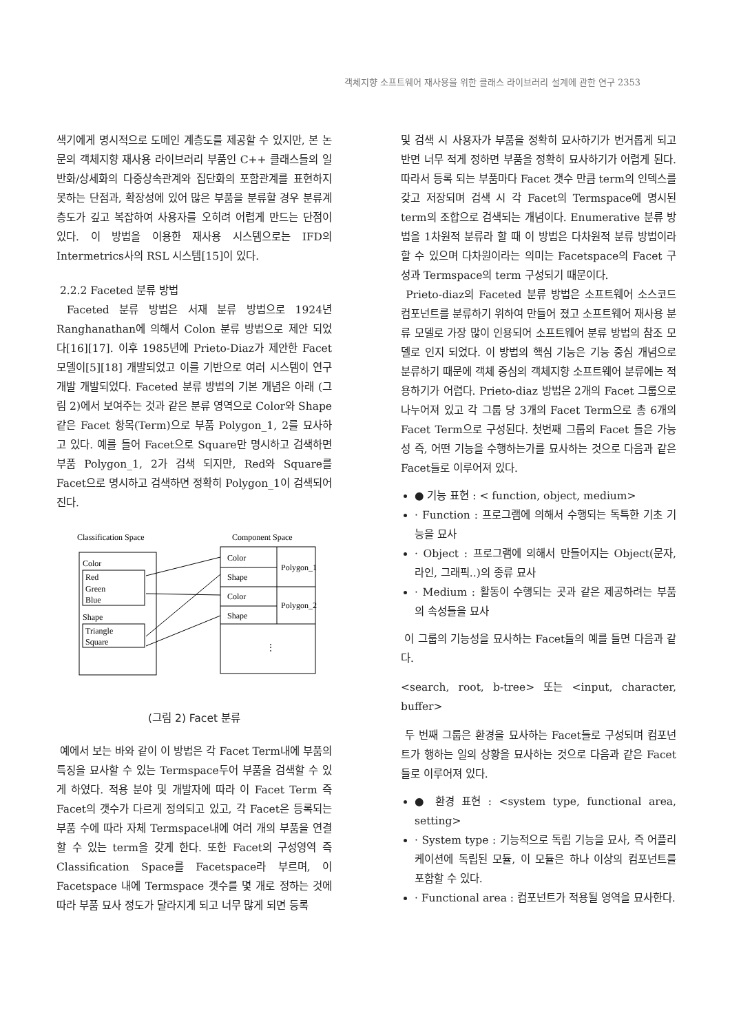객체지향 소프트웨어 재사용을 위한 클래스 라이브러리 설계에 관한 연구 2353
색기에게 명시적으로 도메인 계층도를 제공할 수 있지만, 본 논문의 객체지향 재사용 라이브러리 부품인 C++ 클래스들의 일반화/상세화의 다중상속관계와 집단화의 포함관계를 표현하지 못하는 단점과, 확장성에 있어 많은 부품을 분류할 경우 분류계층도가 깊고 복잡하여 사용자를 오히려 어렵게 만드는 단점이 있다. 이 방법을 이용한 재사용 시스템으로는 IFD의 Intermetrics사의 RSL 시스템[15]이 있다.
2.2.2 Faceted 분류 방법
Faceted 분류 방법은 서재 분류 방법으로 1924년 Ranghanathan에 의해서 Colon 분류 방법으로 제안 되었다[16][17]. 이후 1985년에 Prieto-Diaz가 제안한 Facet 모델이[5][18] 개발되었고 이를 기반으로 여러 시스템이 연구 개발 개발되었다. Faceted 분류 방법의 기본 개념은 아래 (그림 2)에서 보여주는 것과 같은 분류 영역으로 Color와 Shape 같은 Facet 항목(Term)으로 부품 Polygon_1, 2를 묘사하고 있다. 예를 들어 Facet으로 Square만 명시하고 검색하면 부품 Polygon_1, 2가 검색 되지만, Red와 Square를 Facet으로 명시하고 검색하면 정확히 Polygon_1이 검색되어 진다.
Classification Space
Component Space
Color
Red
Green
Blue
Shape
Triangle
Square
Color
Shape
Color
Shape
Polygon_1
Polygon_2
⋮
(그림 2) Facet 분류
예에서 보는 바와 같이 이 방법은 각 Facet Term내에 부품의 특징을 묘사할 수 있는 Termspace두어 부품을 검색할 수 있게 하였다. 적용 분야 및 개발자에 따라 이 Facet Term 즉 Facet의 갯수가 다르게 정의되고 있고, 각 Facet은 등록되는 부품 수에 따라 자체 Termspace내에 여러 개의 부품을 연결할 수 있는 term을 갖게 한다. 또한 Facet의 구성영역 즉 Classification Space를 Facetspace라 부르며, 이 Facetspace 내에 Termspace 갯수를 몇 개로 정하는 것에 따라 부품 묘사 정도가 달라지게 되고 너무 많게 되면 등록
및 검색 시 사용자가 부품을 정확히 묘사하기가 번거롭게 되고 반면 너무 적게 정하면 부품을 정확히 묘사하기가 어렵게 된다. 따라서 등록 되는 부품마다 Facet 갯수 만큼 term의 인덱스를 갖고 저장되며 검색 시 각 Facet의 Termspace에 명시된 term의 조합으로 검색되는 개념이다. Enumerative 분류 방법을 1차원적 분류라 할 때 이 방법은 다차원적 분류 방법이라 할 수 있으며 다차원이라는 의미는 Facetspace의 Facet 구성과 Termspace의 term 구성되기 때문이다.
Prieto-diaz의 Faceted 분류 방법은 소프트웨어 소스코드 컴포넌트를 분류하기 위하여 만들어 졌고 소프트웨어 재사용 분류 모델로 가장 많이 인용되어 소프트웨어 분류 방법의 참조 모델로 인지 되었다. 이 방법의 핵심 기능은 기능 중심 개념으로 분류하기 때문에 객체 중심의 객체지향 소프트웨어 분류에는 적용하기가 어렵다. Prieto-diaz 방법은 2개의 Facet 그룹으로 나누어져 있고 각 그룹 당 3개의 Facet Term으로 총 6개의 Facet Term으로 구성된다. 첫번째 그룹의 Facet 들은 가능성 즉, 어떤 기능을 수행하는가를 묘사하는 것으로 다음과 같은 Facet들로 이루어져 있다.
● 기능 표현 : < function, object, medium>
· Function : 프로그램에 의해서 수행되는 독특한 기초 기능을 묘사
· Object : 프로그램에 의해서 만들어지는 Object(문자, 라인, 그래픽..)의 종류 묘사
· Medium : 활동이 수행되는 곳과 같은 제공하려는 부품의 속성들을 묘사
이 그룹의 기능성을 묘사하는 Facet들의 예를 들면 다음과 같다.
<search, root, b-tree> 또는 <input, character, buffer>
두 번째 그룹은 환경을 묘사하는 Facet들로 구성되며 컴포넌트가 행하는 일의 상황을 묘사하는 것으로 다음과 같은 Facet들로 이루어져 있다.
● 환경 표현 : <system type, functional area, setting>
· System type : 기능적으로 독립 기능을 묘사, 즉 어플리케이션에 독립된 모듈, 이 모듈은 하나 이상의 컴포넌트를 포함할 수 있다.
· Functional area : 컴포넌트가 적용될 영역을 묘사한다.